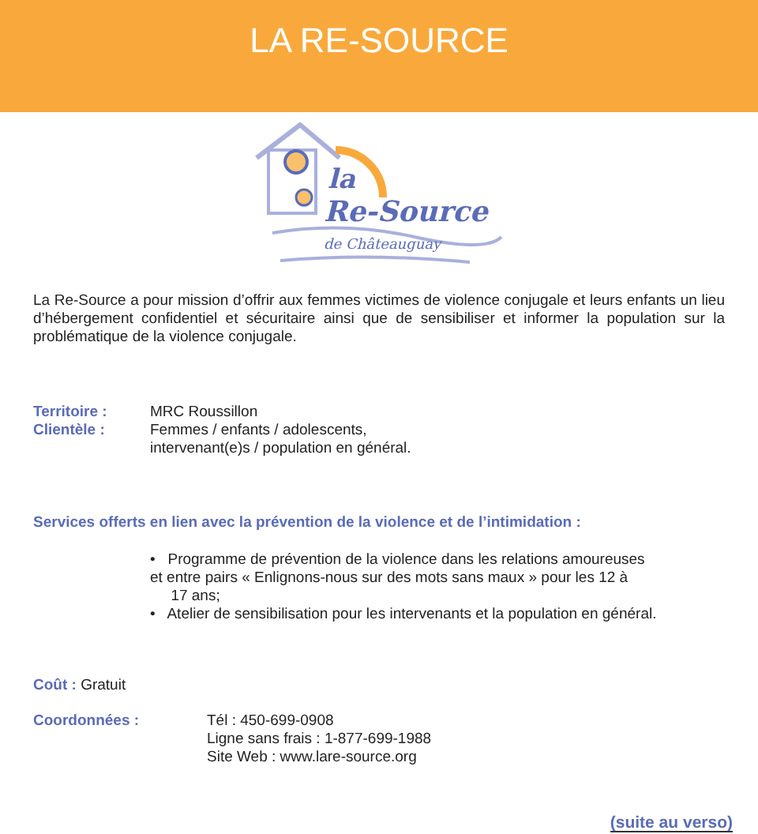LA RE-SOURCE
la
Re-Source
de Châteauguay
La Re-Source a pour mission d’offrir aux femmes victimes de violence conjugale et leurs enfants un lieu d’hébergement confidentiel et sécuritaire ainsi que de sensibiliser et informer la population sur la problématique de la violence conjugale.
Territoire : MRC Roussillon
Clientèle : Femmes / enfants / adolescents,
intervenant(e)s / population en général.
Services offerts en lien avec la prévention de la violence et de l’intimidation :
• Programme de prévention de la violence dans les relations amoureuses
et entre pairs « Enlignons-nous sur des mots sans maux » pour les 12 à
17 ans;
• Atelier de sensibilisation pour les intervenants et la population en général.
Coût : Gratuit
Coordonnées : Tél : 450-699-0908
Ligne sans frais : 1-877-699-1988
Site Web : www.lare-source.org
(suite au verso)